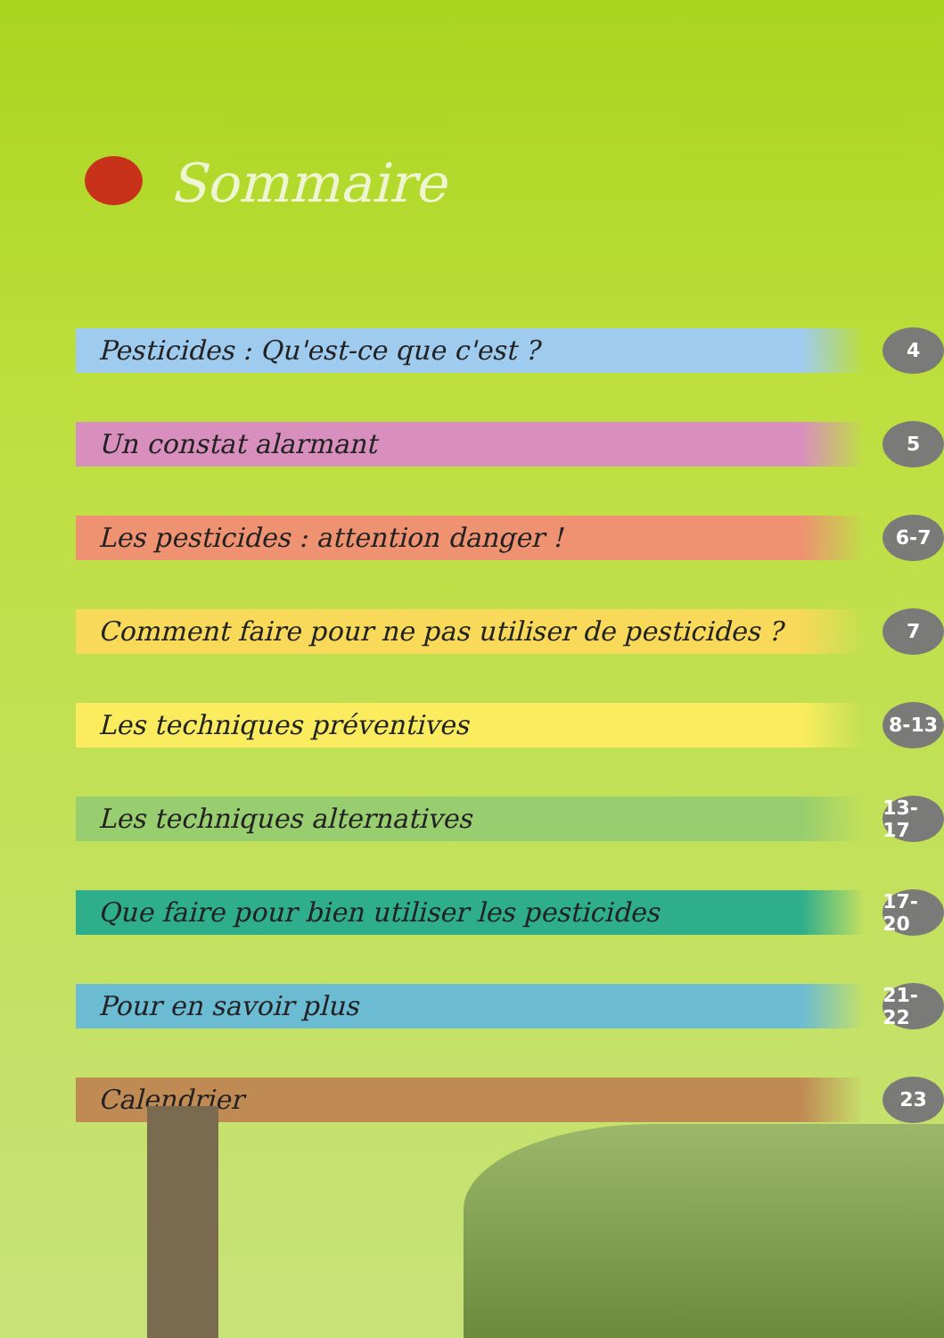Sommaire
Pesticides : Qu'est-ce que c'est ?
4
Un constat alarmant
5
Les pesticides : attention danger !
6-7
Comment faire pour ne pas utiliser de pesticides ?
7
Les techniques préventives
8-13
Les techniques alternatives
13-17
Que faire pour bien utiliser les pesticides
17-20
Pour en savoir plus
21-22
Calendrier
23